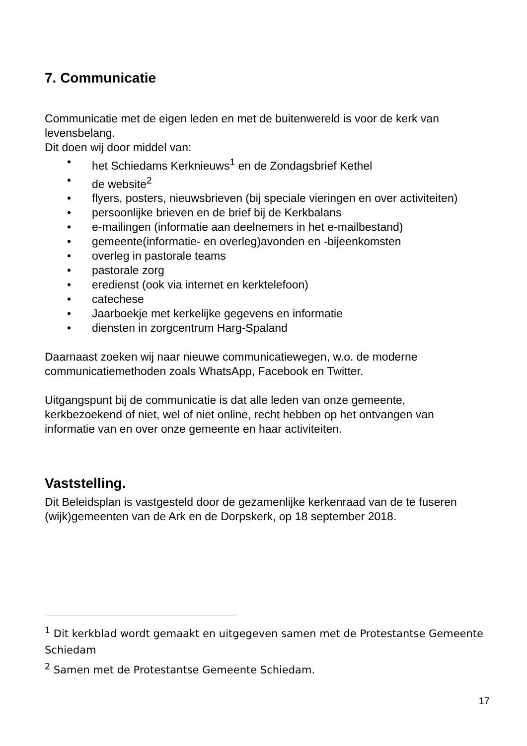7. Communicatie
Communicatie met de eigen leden en met de buitenwereld is voor de kerk van levensbelang.
Dit doen wij door middel van:
• het Schiedams Kerknieuws<sup>1</sup> en de Zondagsbrief Kethel
• de website<sup>2</sup>
• flyers, posters, nieuwsbrieven (bij speciale vieringen en over activiteiten)
• persoonlijke brieven en de brief bij de Kerkbalans
• e-mailingen (informatie aan deelnemers in het e-mailbestand)
• gemeente(informatie- en overleg)avonden en -bijeenkomsten
• overleg in pastorale teams
• pastorale zorg
• eredienst (ook via internet en kerktelefoon)
• catechese
• Jaarboekje met kerkelijke gegevens en informatie
• diensten in zorgcentrum Harg-Spaland
Daarnaast zoeken wij naar nieuwe communicatiewegen, w.o. de moderne communicatiemethoden zoals WhatsApp, Facebook en Twitter.
Uitgangspunt bij de communicatie is dat alle leden van onze gemeente, kerkbezoekend of niet, wel of niet online, recht hebben op het ontvangen van informatie van en over onze gemeente en haar activiteiten.
Vaststelling.
Dit Beleidsplan is vastgesteld door de gezamenlijke kerkenraad van de te fuseren (wijk)gemeenten van de Ark en de Dorpskerk, op 18 september 2018.
<sup>1</sup> Dit kerkblad wordt gemaakt en uitgegeven samen met de Protestantse Gemeente Schiedam
<sup>2</sup> Samen met de Protestantse Gemeente Schiedam.
17